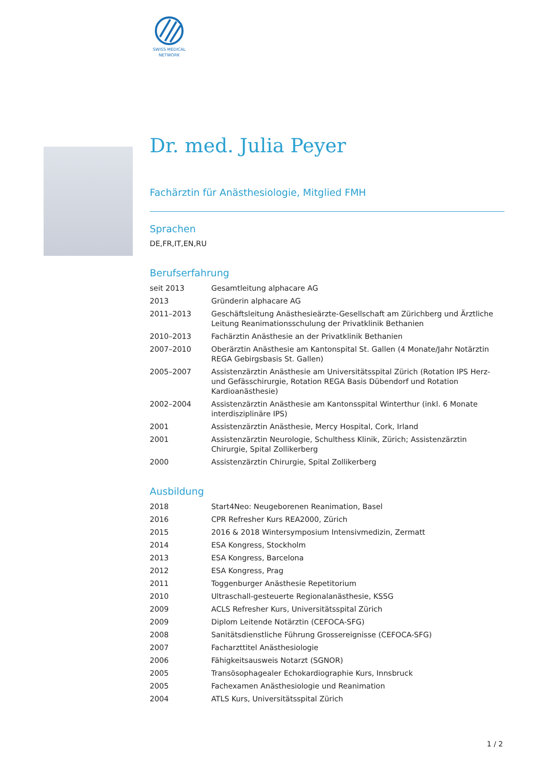SWISS MEDICAL
NETWORK
Dr. med. Julia Peyer
Fachärztin für Anästhesiologie, Mitglied FMH
Sprachen
DE,FR,IT,EN,RU
Berufserfahrung
| seit 2013 | Gesamtleitung alphacare AG |
| 2013 | Gründerin alphacare AG |
| 2011–2013 | Geschäftsleitung Anästhesieärzte-Gesellschaft am Zürichberg und Ärztliche Leitung Reanimationsschulung der Privatklinik Bethanien |
| 2010–2013 | Fachärztin Anästhesie an der Privatklinik Bethanien |
| 2007–2010 | Oberärztin Anästhesie am Kantonspital St. Gallen (4 Monate/Jahr Notärztin REGA Gebirgsbasis St. Gallen) |
| 2005–2007 | Assistenzärztin Anästhesie am Universitätsspital Zürich (Rotation IPS Herz- und Gefässchirurgie, Rotation REGA Basis Dübendorf und Rotation Kardioanästhesie) |
| 2002–2004 | Assistenzärztin Anästhesie am Kantonsspital Winterthur (inkl. 6 Monate interdisziplinäre IPS) |
| 2001 | Assistenzärztin Anästhesie, Mercy Hospital, Cork, Irland |
| 2001 | Assistenzärztin Neurologie, Schulthess Klinik, Zürich; Assistenzärztin Chirurgie, Spital Zollikerberg |
| 2000 | Assistenzärztin Chirurgie, Spital Zollikerberg |
Ausbildung
| 2018 | Start4Neo: Neugeborenen Reanimation, Basel |
| 2016 | CPR Refresher Kurs REA2000, Zürich |
| 2015 | 2016 & 2018 Wintersymposium Intensivmedizin, Zermatt |
| 2014 | ESA Kongress, Stockholm |
| 2013 | ESA Kongress, Barcelona |
| 2012 | ESA Kongress, Prag |
| 2011 | Toggenburger Anästhesie Repetitorium |
| 2010 | Ultraschall-gesteuerte Regionalanästhesie, KSSG |
| 2009 | ACLS Refresher Kurs, Universitätsspital Zürich |
| 2009 | Diplom Leitende Notärztin (CEFOCA-SFG) |
| 2008 | Sanitätsdienstliche Führung Grossereignisse (CEFOCA-SFG) |
| 2007 | Facharzttitel Anästhesiologie |
| 2006 | Fähigkeitsausweis Notarzt (SGNOR) |
| 2005 | Transösophagealer Echokardiographie Kurs, Innsbruck |
| 2005 | Fachexamen Anästhesiologie und Reanimation |
| 2004 | ATLS Kurs, Universitätsspital Zürich |
1 / 2